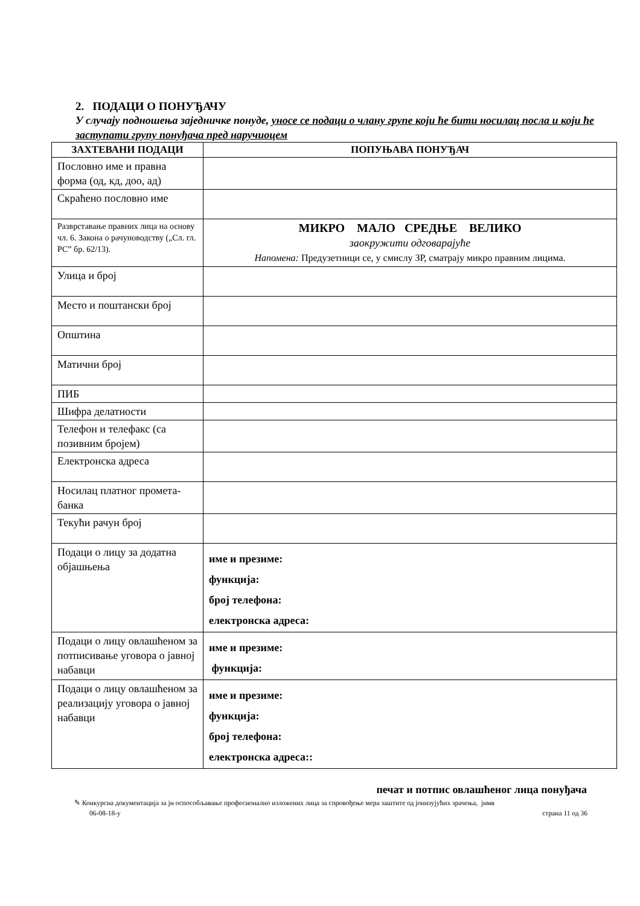2. ПОДАЦИ О ПОНУЂАЧУ
У случају подношења заједничке понуде, уносе се подаци о члану групе који ће бити носилац посла и који ће заступати групу понуђача пред наручиоцем
| ЗАХТЕВАНИ ПОДАЦИ | ПОПУЊАВА ПОНУЂАЧ |
| --- | --- |
| Пословно име и правна форма (од, кд, доо, ад) | |
| Скраћено пословно име | |
| Разврставање правних лица на основу чл. 6. Закона о рачуноводству („Сл. гл. РС” бр. 62/13). | МИКРО МАЛО СРЕДЊЕ ВЕЛИКО заокружити одговарајуће Напомена: Предузетници се, у смислу ЗР, сматрају микро правним лицима. |
| Улица и број | |
| Место и поштански број | |
| Општина | |
| Матични број | |
| ПИБ | |
| Шифра делатности | |
| Телефон и телефакс (са позивним бројем) | |
| Електронска адреса | |
| Носилац платног промета-банка | |
| Текући рачун број | |
| Подаци о лицу за додатна објашњења | име и презиме: функција: број телефона: електронска адреса: |
| Подаци о лицу овлашћеном за потписивање уговора о јавној набавци | име и презиме: функција: |
| Подаци о лицу овлашћеном за реализацију уговора о јавној набавци | име и презиме: функција: број телефона: електронска адреса:: |
печат и потпис овлашћеног лица понуђача
✎ Конкурсна документација за јн оспособљавање професионално изложених лица за спровођење мера заштите од јонизујућих зрачења, јнмв
06-08-18-у страна 11 од 36